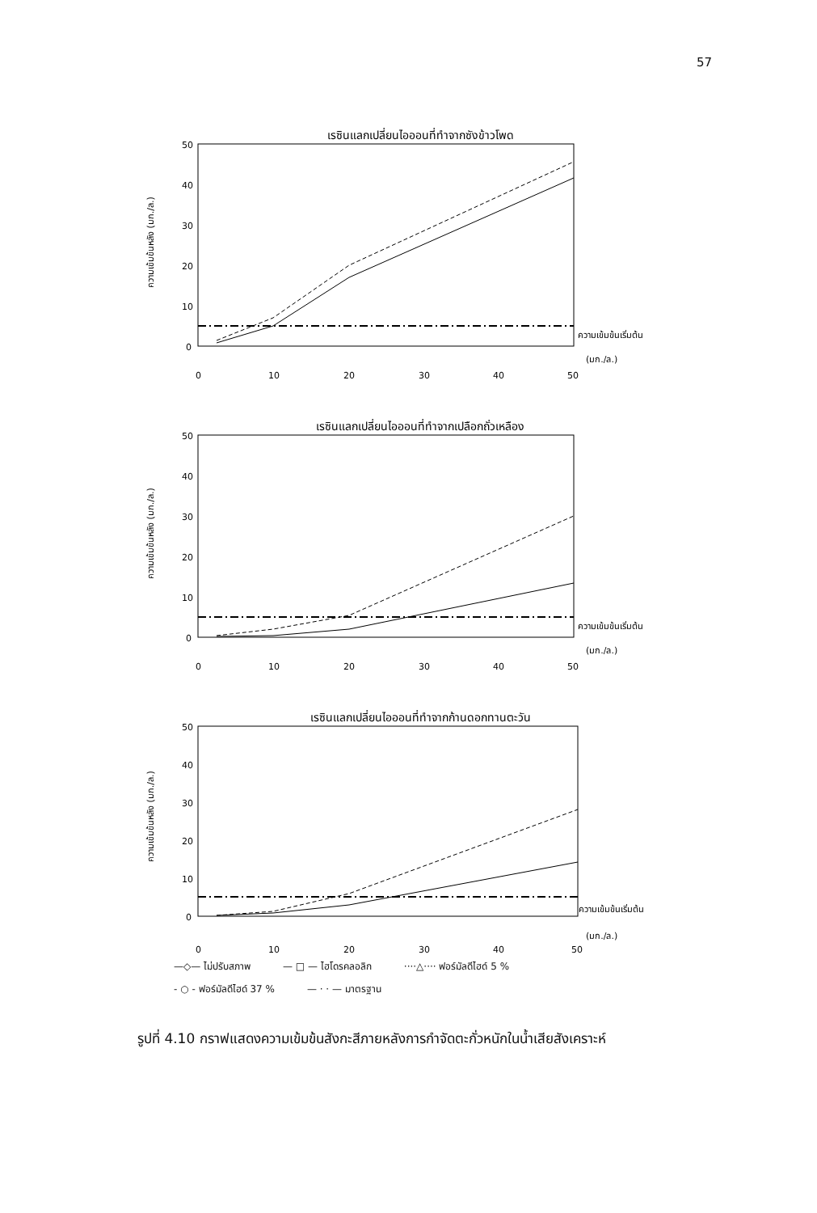57
เรซินแลกเปลี่ยนไอออนที่ทำจากซังข้าวโพด
50
40
30
20
10
0
ความเข้มข้นหลัง (มก./ล.)
ความเข้มข้นเริ่มต้น
(มก./ล.)
0
10
20
30
40
50
เรซินแลกเปลี่ยนไอออนที่ทำจากเปลือกถั่วเหลือง
50
40
30
20
10
0
ความเข้มข้นหลัง (มก./ล.)
ความเข้มข้นเริ่มต้น
(มก./ล.)
0
10
20
30
40
50
เรซินแลกเปลี่ยนไอออนที่ทำจากก้านดอกทานตะวัน
50
40
30
20
10
0
ความเข้มข้นหลัง (มก./ล.)
ความเข้มข้นเริ่มต้น
(มก./ล.)
0
10
20
30
40
50
—◇— ไม่ปรับสภาพ — □ — ไฮโดรคลอลิก ····△···· ฟอร์มัลดีไฮด์ 5 % - ○ - ฟอร์มัลดีไฮด์ 37 % — · · — มาตรฐาน
รูปที่ 4.10 กราฟแสดงความเข้มข้นสังกะสีภายหลังการกำจัดตะกั่วหนักในน้ำเสียสังเคราะห์